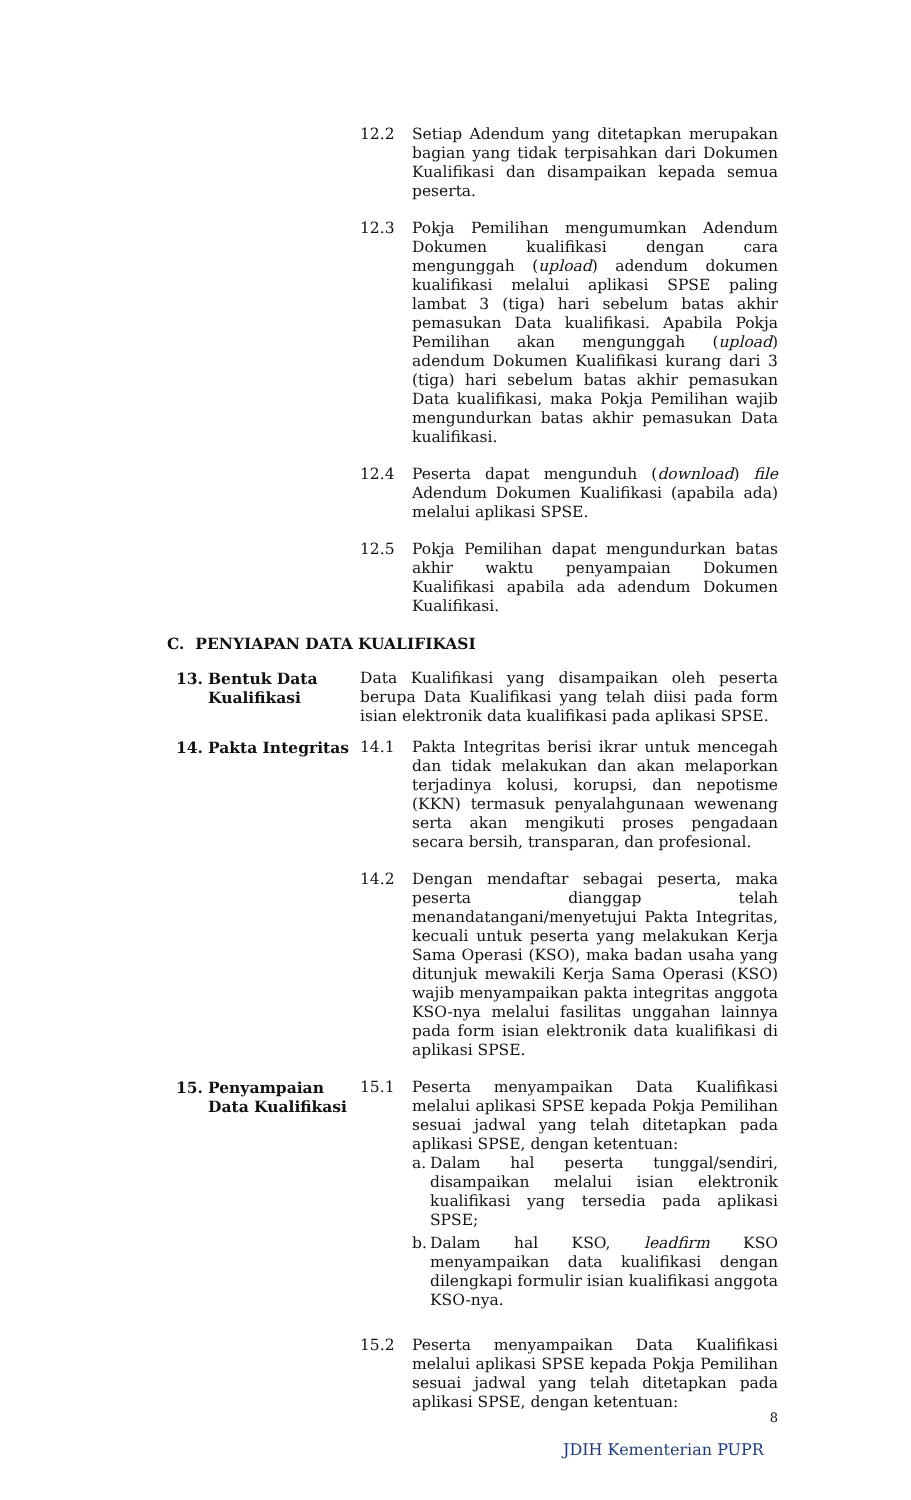12.2 Setiap Adendum yang ditetapkan merupakan bagian yang tidak terpisahkan dari Dokumen Kualifikasi dan disampaikan kepada semua peserta.
12.3 Pokja Pemilihan mengumumkan Adendum Dokumen kualifikasi dengan cara mengunggah (upload) adendum dokumen kualifikasi melalui aplikasi SPSE paling lambat 3 (tiga) hari sebelum batas akhir pemasukan Data kualifikasi. Apabila Pokja Pemilihan akan mengunggah (upload) adendum Dokumen Kualifikasi kurang dari 3 (tiga) hari sebelum batas akhir pemasukan Data kualifikasi, maka Pokja Pemilihan wajib mengundurkan batas akhir pemasukan Data kualifikasi.
12.4 Peserta dapat mengunduh (download) file Adendum Dokumen Kualifikasi (apabila ada) melalui aplikasi SPSE.
12.5 Pokja Pemilihan dapat mengundurkan batas akhir waktu penyampaian Dokumen Kualifikasi apabila ada adendum Dokumen Kualifikasi.
C. PENYIAPAN DATA KUALIFIKASI
13. Bentuk Data Kualifikasi
Data Kualifikasi yang disampaikan oleh peserta berupa Data Kualifikasi yang telah diisi pada form isian elektronik data kualifikasi pada aplikasi SPSE.
14. Pakta Integritas
14.1 Pakta Integritas berisi ikrar untuk mencegah dan tidak melakukan dan akan melaporkan terjadinya kolusi, korupsi, dan nepotisme (KKN) termasuk penyalahgunaan wewenang serta akan mengikuti proses pengadaan secara bersih, transparan, dan profesional.
14.2 Dengan mendaftar sebagai peserta, maka peserta dianggap telah menandatangani/menyetujui Pakta Integritas, kecuali untuk peserta yang melakukan Kerja Sama Operasi (KSO), maka badan usaha yang ditunjuk mewakili Kerja Sama Operasi (KSO) wajib menyampaikan pakta integritas anggota KSO-nya melalui fasilitas unggahan lainnya pada form isian elektronik data kualifikasi di aplikasi SPSE.
15. Penyampaian Data Kualifikasi
15.1 Peserta menyampaikan Data Kualifikasi melalui aplikasi SPSE kepada Pokja Pemilihan sesuai jadwal yang telah ditetapkan pada aplikasi SPSE, dengan ketentuan:
a.
Dalam hal peserta tunggal/sendiri, disampaikan melalui isian elektronik kualifikasi yang tersedia pada aplikasi SPSE;
b.
Dalam hal KSO, leadfirm KSO menyampaikan data kualifikasi dengan dilengkapi formulir isian kualifikasi anggota KSO-nya.
15.2 Peserta menyampaikan Data Kualifikasi melalui aplikasi SPSE kepada Pokja Pemilihan sesuai jadwal yang telah ditetapkan pada aplikasi SPSE, dengan ketentuan:
8
JDIH Kementerian PUPR